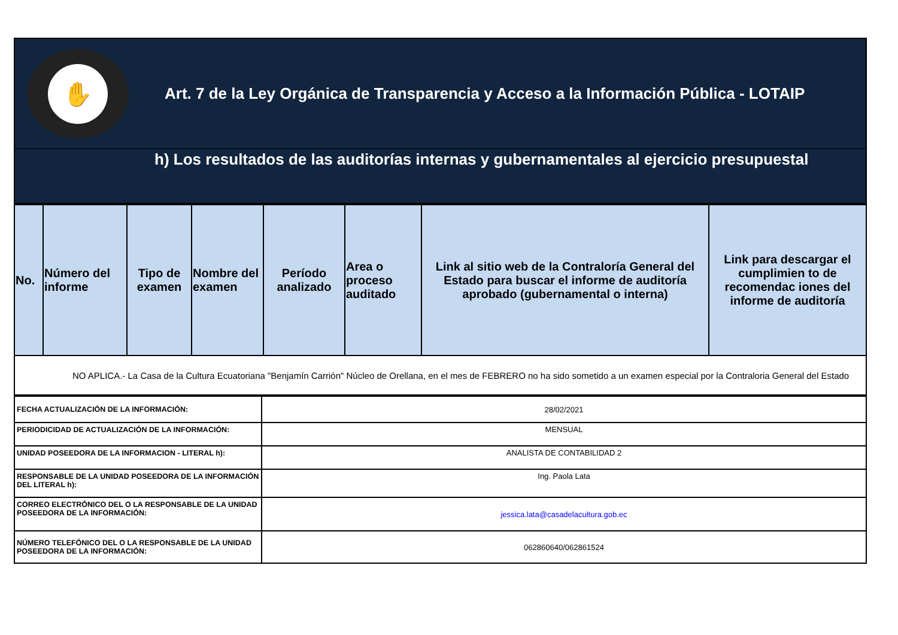✋
Art. 7 de la Ley Orgánica de Transparencia y Acceso a la Información Pública - LOTAIP
h) Los resultados de las auditorías internas y gubernamentales al ejercicio presupuestal
| No. | Número del informe | Tipo de examen | Nombre del examen | Período analizado | Area o proceso auditado | Link al sitio web de la Contraloría General del Estado para buscar el informe de auditoría aprobado (gubernamental o interna) | Link para descargar el cumplimien to de recomendac iones del informe de auditoría |
| --- | --- | --- | --- | --- | --- | --- | --- |
| NO APLICA.- La Casa de la Cultura Ecuatoriana "Benjamín Carrión" Núcleo de Orellana, en el mes de FEBRERO no ha sido sometido a un examen especial por la Contraloria General del Estado | | | | | | | |
| FECHA ACTUALIZACIÓN DE LA INFORMACIÓN: | 28/02/2021 |
| PERIODICIDAD DE ACTUALIZACIÓN DE LA INFORMACIÓN: | MENSUAL |
| UNIDAD POSEEDORA DE LA INFORMACION - LITERAL h): | ANALISTA DE CONTABILIDAD 2 |
| RESPONSABLE DE LA UNIDAD POSEEDORA DE LA INFORMACIÓN DEL LITERAL h): | Ing. Paola Lata |
| CORREO ELECTRÓNICO DEL O LA RESPONSABLE DE LA UNIDAD POSEEDORA DE LA INFORMACIÓN: | jessica.lata@casadelacultura.gob.ec |
| NÚMERO TELEFÓNICO DEL O LA RESPONSABLE DE LA UNIDAD POSEEDORA DE LA INFORMACIÓN: | 062860640/062861524 |